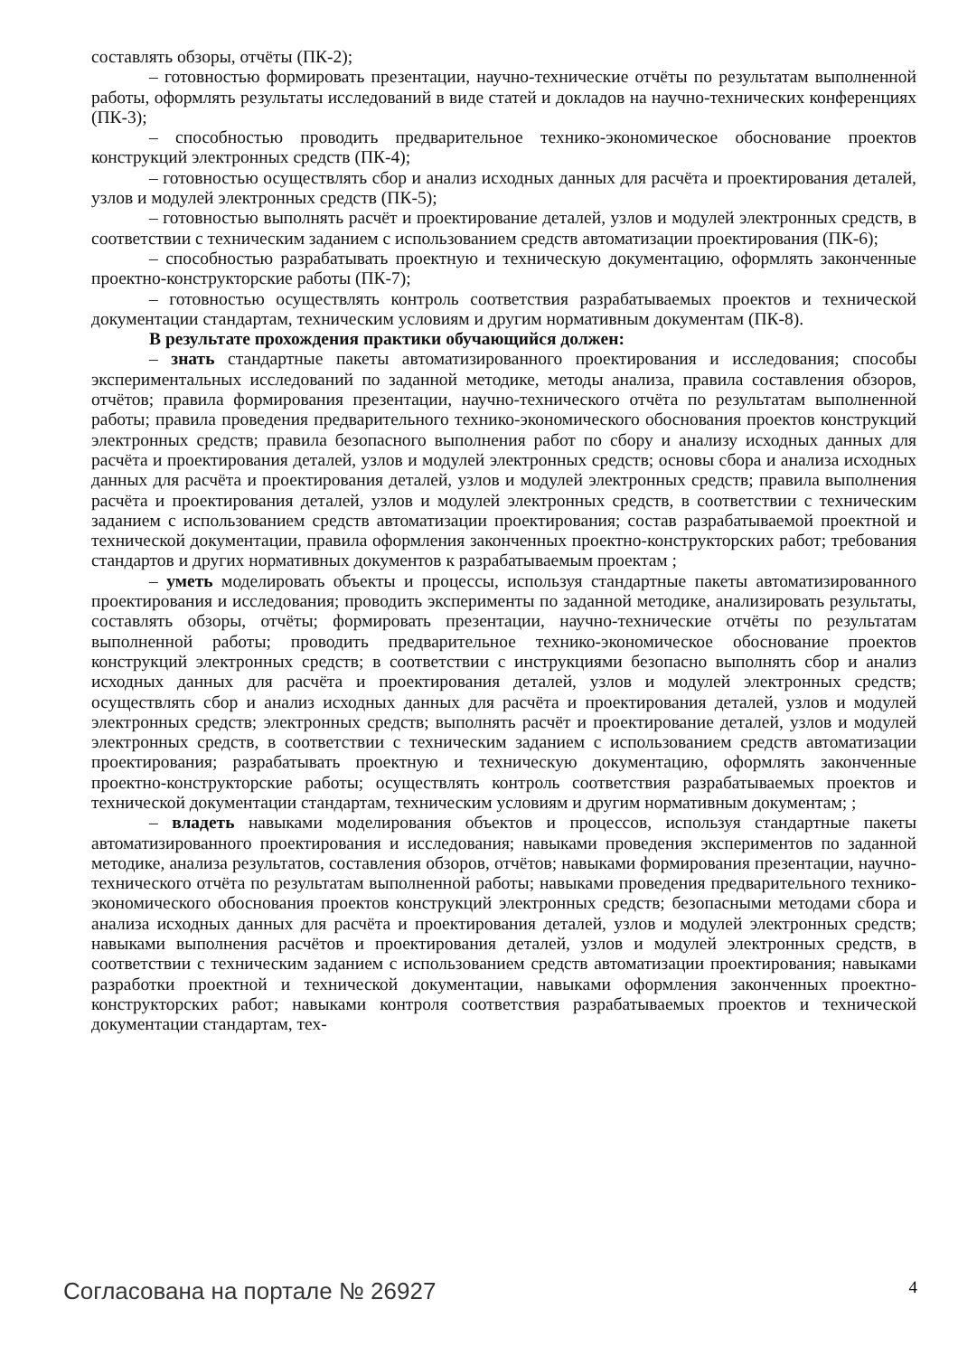составлять обзоры, отчёты (ПК-2);
– готовностью формировать презентации, научно-технические отчёты по результатам выполненной работы, оформлять результаты исследований в виде статей и докладов на научно-технических конференциях (ПК-3);
– способностью проводить предварительное технико-экономическое обоснование проектов конструкций электронных средств (ПК-4);
– готовностью осуществлять сбор и анализ исходных данных для расчёта и проектирования деталей, узлов и модулей электронных средств (ПК-5);
– готовностью выполнять расчёт и проектирование деталей, узлов и модулей электронных средств, в соответствии с техническим заданием с использованием средств автоматизации проектирования (ПК-6);
– способностью разрабатывать проектную и техническую документацию, оформлять законченные проектно-конструкторские работы (ПК-7);
– готовностью осуществлять контроль соответствия разрабатываемых проектов и технической документации стандартам, техническим условиям и другим нормативным документам (ПК-8).
В результате прохождения практики обучающийся должен:
– знать стандартные пакеты автоматизированного проектирования и исследования; способы экспериментальных исследований по заданной методике, методы анализа, правила составления обзоров, отчётов; правила формирования презентации, научно-технического отчёта по результатам выполненной работы; правила проведения предварительного технико-экономического обоснования проектов конструкций электронных средств; правила безопасного выполнения работ по сбору и анализу исходных данных для расчёта и проектирования деталей, узлов и модулей электронных средств; основы сбора и анализа исходных данных для расчёта и проектирования деталей, узлов и модулей электронных средств; правила выполнения расчёта и проектирования деталей, узлов и модулей электронных средств, в соответствии с техническим заданием с использованием средств автоматизации проектирования; состав разрабатываемой проектной и технической документации, правила оформления законченных проектно-конструкторских работ; требования стандартов и других нормативных документов к разрабатываемым проектам ;
– уметь моделировать объекты и процессы, используя стандартные пакеты автоматизированного проектирования и исследования; проводить эксперименты по заданной методике, анализировать результаты, составлять обзоры, отчёты; формировать презентации, научно-технические отчёты по результатам выполненной работы; проводить предварительное технико-экономическое обоснование проектов конструкций электронных средств; в соответствии с инструкциями безопасно выполнять сбор и анализ исходных данных для расчёта и проектирования деталей, узлов и модулей электронных средств; осуществлять сбор и анализ исходных данных для расчёта и проектирования деталей, узлов и модулей электронных средств; электронных средств; выполнять расчёт и проектирование деталей, узлов и модулей электронных средств, в соответствии с техническим заданием с использованием средств автоматизации проектирования; разрабатывать проектную и техническую документацию, оформлять законченные проектно-конструкторские работы; осуществлять контроль соответствия разрабатываемых проектов и технической документации стандартам, техническим условиям и другим нормативным документам; ;
– владеть навыками моделирования объектов и процессов, используя стандартные пакеты автоматизированного проектирования и исследования; навыками проведения экспериментов по заданной методике, анализа результатов, составления обзоров, отчётов; навыками формирования презентации, научно-технического отчёта по результатам выполненной работы; навыками проведения предварительного технико-экономического обоснования проектов конструкций электронных средств; безопасными методами сбора и анализа исходных данных для расчёта и проектирования деталей, узлов и модулей электронных средств; навыками выполнения расчётов и проектирования деталей, узлов и модулей электронных средств, в соответствии с техническим заданием с использованием средств автоматизации проектирования; навыками разработки проектной и технической документации, навыками оформления законченных проектно-конструкторских работ; навыками контроля соответствия разрабатываемых проектов и технической документации стандартам, тех-
Согласована на портале № 26927 4